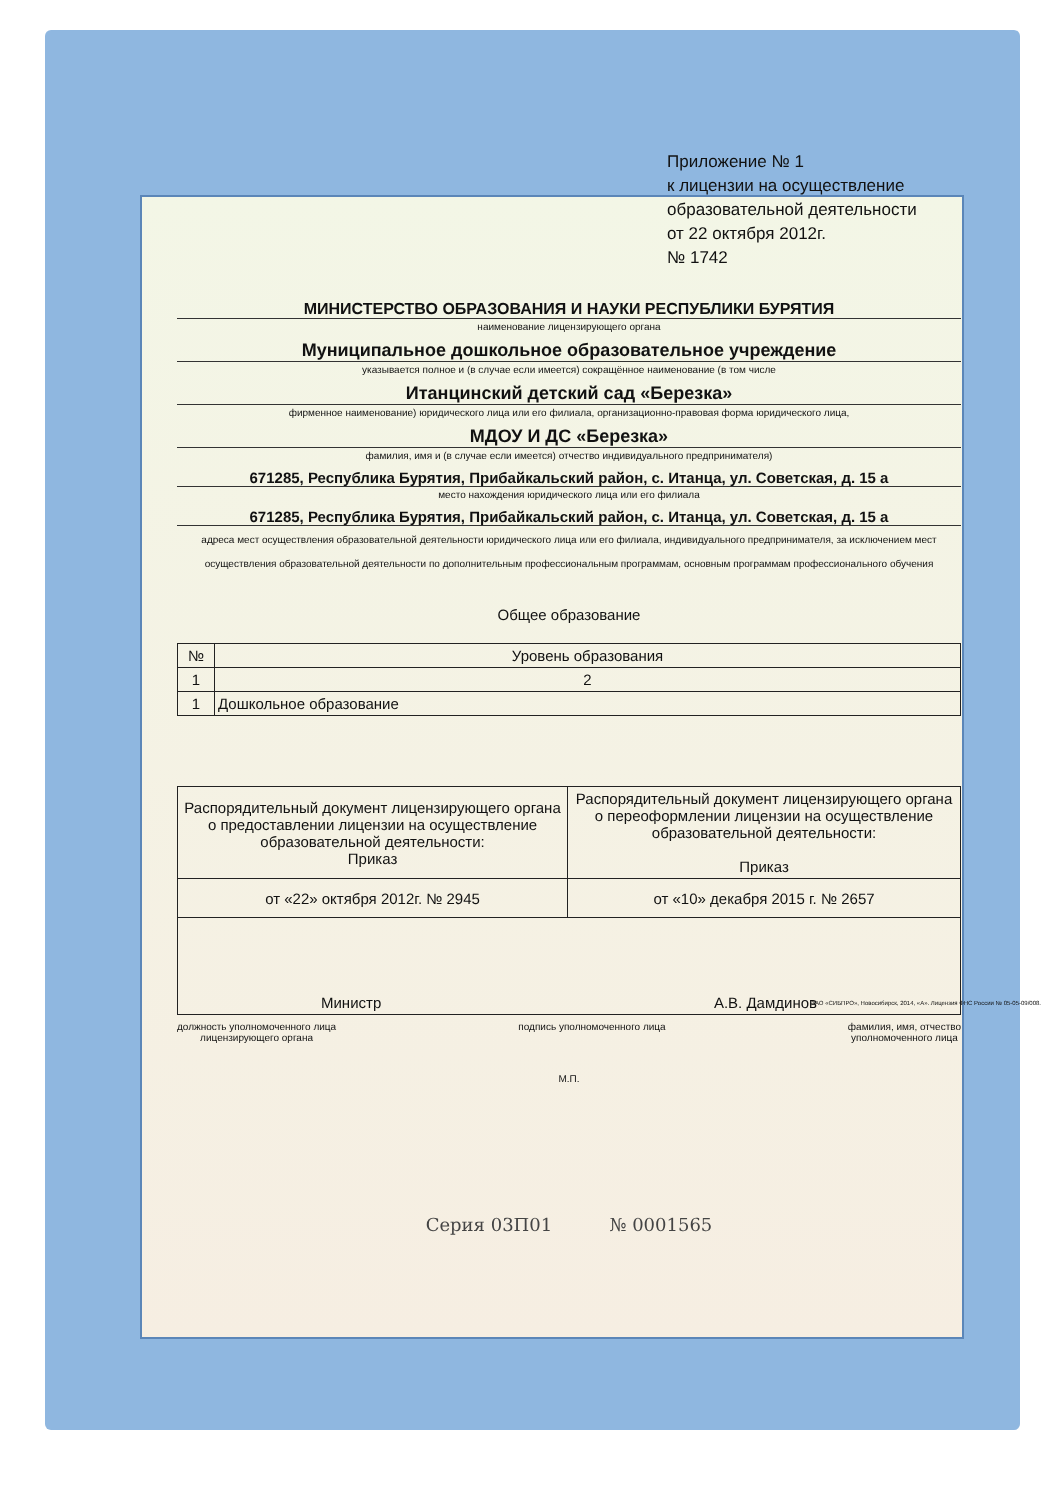Приложение № 1
к лицензии на осуществление
образовательной деятельности
от 22 октября 2012г.
№ 1742
МИНИСТЕРСТВО ОБРАЗОВАНИЯ И НАУКИ РЕСПУБЛИКИ БУРЯТИЯ
наименование лицензирующего органа
Муниципальное дошкольное образовательное учреждение
указывается полное и (в случае если имеется) сокращённое наименование (в том числе
Итанцинский детский сад «Березка»
фирменное наименование) юридического лица или его филиала, организационно-правовая форма юридического лица,
МДОУ И ДС «Березка»
фамилия, имя и (в случае если имеется) отчество индивидуального предпринимателя)
671285, Республика Бурятия, Прибайкальский район, с. Итанца, ул. Советская, д. 15 а
место нахождения юридического лица или его филиала
671285, Республика Бурятия, Прибайкальский район, с. Итанца, ул. Советская, д. 15 а
адреса мест осуществления образовательной деятельности юридического лица или его филиала, индивидуального предпринимателя, за исключением мест осуществления образовательной деятельности по дополнительным профессиональным программам, основным программам профессионального обучения
Общее образование
| № | Уровень образования |
| --- | --- |
| 1 | 2 |
| 1 | Дошкольное образование |
| Распорядительный документ лицензирующего органа о предоставлении лицензии на осуществление образовательной деятельности: Приказ | Распорядительный документ лицензирующего органа о переоформлении лицензии на осуществление образовательной деятельности: Приказ |
| от «22» октября 2012г. № 2945 | от «10» декабря 2015 г. № 2657 |
| Министр А.В. Дамдинов | |
должность уполномоченного лица
лицензирующего органа подпись уполномоченного лица фамилия, имя, отчество
уполномоченного лица
М.П.
Серия 03П01 № 0001565
ЗАО «СИБПРО», Новосибирск, 2014, «А». Лицензия ФНС России № 05-05-09/008.